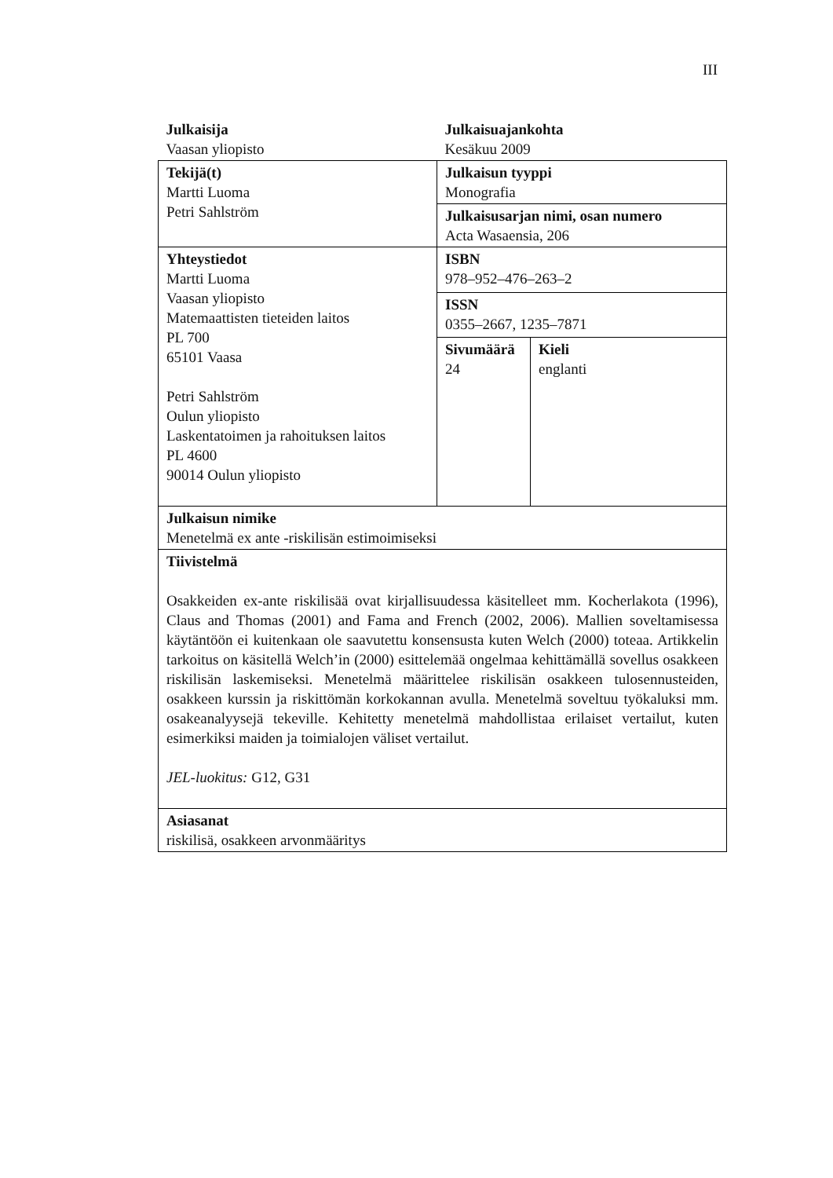III
| Julkaisija Vaasan yliopisto | Julkaisuajankohta Kesäkuu 2009 | |
| Tekijä(t) Martti Luoma Petri Sahlström | Julkaisun tyyppi Monografia | |
| | Julkaisusarjan nimi, osan numero Acta Wasaensia, 206 | |
| Yhteystiedot Martti Luoma Vaasan yliopisto Matemaattisten tieteiden laitos PL 700 65101 Vaasa Petri Sahlström Oulun yliopisto Laskentatoimen ja rahoituksen laitos PL 4600 90014 Oulun yliopisto | ISBN 978–952–476–263–2 | |
| | ISSN 0355–2667, 1235–7871 | |
| | Sivumäärä 24 | Kieli englanti |
| Julkaisun nimike Menetelmä ex ante -riskilisän estimoimiseksi | | |
| Tiivistelmä Osakkeiden ex-ante riskilisää ovat kirjallisuudessa käsitelleet mm. Kocherlakota (1996), Claus and Thomas (2001) and Fama and French (2002, 2006). Mallien soveltamisessa käytäntöön ei kuitenkaan ole saavutettu konsensusta kuten Welch (2000) toteaa. Artikkelin tarkoitus on käsitellä Welch’in (2000) esittelemää ongelmaa kehittämällä sovellus osakkeen riskilisän laskemiseksi. Menetelmä määrittelee riskilisän osakkeen tulosennusteiden, osakkeen kurssin ja riskittömän korkokannan avulla. Menetelmä soveltuu työkaluksi mm. osakeanalyysejä tekeville. Kehitetty menetelmä mahdollistaa erilaiset vertailut, kuten esimerkiksi maiden ja toimialojen väliset vertailut. JEL-luokitus: G12, G31 | | |
| Asiasanat riskilisä, osakkeen arvonmääritys | | |